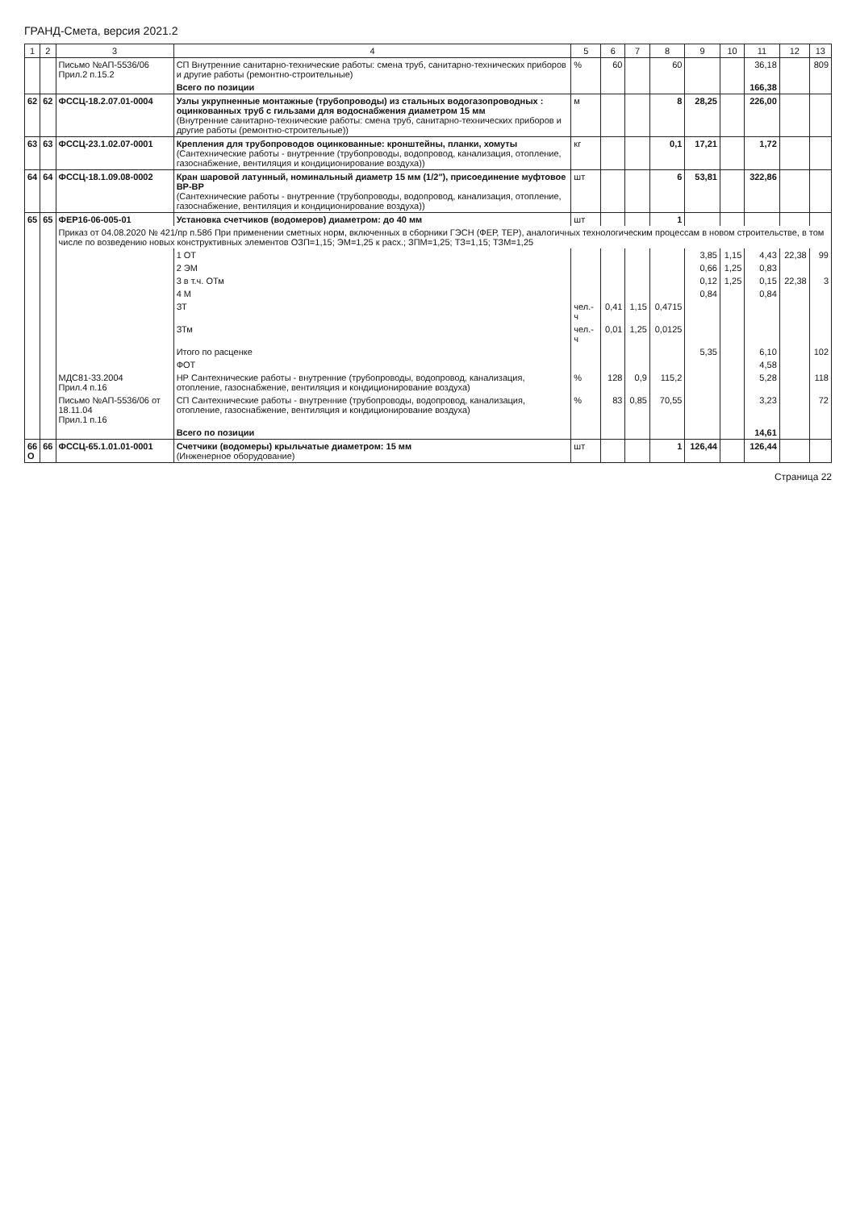ГРАНД-Смета, версия 2021.2
| 1 | 2 | 3 | 4 | 5 | 6 | 7 | 8 | 9 | 10 | 11 | 12 | 13 |
| --- | --- | --- | --- | --- | --- | --- | --- | --- | --- | --- | --- | --- |
| | | Письмо №АП-5536/06 Прил.2 п.15.2 | СП Внутренние санитарно-технические работы: смена труб, санитарно-технических приборов и другие работы (ремонтно-строительные) | % | 60 | | 60 | | | 36,18 | | 809 |
| | | | Всего по позиции | | | | | | | 166,38 | | |
| 62 | 62 | ФССЦ-18.2.07.01-0004 | Узлы укрупненные монтажные (трубопроводы) из стальных водогазопроводных : оцинкованных труб с гильзами для водоснабжения диаметром 15 мм (Внутренние санитарно-технические работы: смена труб, санитарно-технических приборов и другие работы (ремонтно-строительные)) | м | | | 8 | 28,25 | | 226,00 | | |
| 63 | 63 | ФССЦ-23.1.02.07-0001 | Крепления для трубопроводов оцинкованные: кронштейны, планки, хомуты (Сантехнические работы - внутренние (трубопроводы, водопровод, канализация, отопление, газоснабжение, вентиляция и кондиционирование воздуха)) | кг | | | 0,1 | 17,21 | | 1,72 | | |
| 64 | 64 | ФССЦ-18.1.09.08-0002 | Кран шаровой латунный, номинальный диаметр 15 мм (1/2"), присоединение муфтовое ВР-ВР (Сантехнические работы - внутренние (трубопроводы, водопровод, канализация, отопление, газоснабжение, вентиляция и кондиционирование воздуха)) | шт | | | 6 | 53,81 | | 322,86 | | |
| 65 | 65 | ФЕР16-06-005-01 | Установка счетчиков (водомеров) диаметром: до 40 мм | шт | | | 1 | | | | | |
| | | Приказ от 04.08.2020 № 421/пр п.58б При применении сметных норм, включенных в сборники ГЭСН (ФЕР, ТЕР), аналогичных технологическим процессам в новом строительстве, в том числе по возведению новых конструктивных элементов ОЗП=1,15; ЭМ=1,25 к расх.; ЗПМ=1,25; ТЗ=1,15; ТЗМ=1,25 | | | | | | | | | | |
| | | | 1 ОТ | | | | | 3,85 | 1,15 | 4,43 | 22,38 | 99 |
| | | | 2 ЭМ | | | | | 0,66 | 1,25 | 0,83 | | |
| | | | 3 в т.ч. ОТм | | | | | 0,12 | 1,25 | 0,15 | 22,38 | 3 |
| | | | 4 М | | | | | 0,84 | | 0,84 | | |
| | | | ЗТ | чел.-ч | 0,41 | 1,15 | 0,4715 | | | | | |
| | | | ЗТм | чел.-ч | 0,01 | 1,25 | 0,0125 | | | | | |
| | | | Итого по расценке | | | | | 5,35 | | 6,10 | | 102 |
| | | | ФОТ | | | | | | | 4,58 | | |
| | | МДС81-33.2004 Прил.4 п.16 | НР Сантехнические работы - внутренние (трубопроводы, водопровод, канализация, отопление, газоснабжение, вентиляция и кондиционирование воздуха) | % | 128 | 0,9 | 115,2 | | | 5,28 | | 118 |
| | | Письмо №АП-5536/06 от 18.11.04 Прил.1 п.16 | СП Сантехнические работы - внутренние (трубопроводы, водопровод, канализация, отопление, газоснабжение, вентиляция и кондиционирование воздуха) | % | 83 | 0,85 | 70,55 | | | 3,23 | | 72 |
| | | | Всего по позиции | | | | | | | 14,61 | | |
| 66 О | 66 | ФССЦ-65.1.01.01-0001 | Счетчики (водомеры) крыльчатые диаметром: 15 мм (Инженерное оборудование) | шт | | | 1 | 126,44 | | 126,44 | | |
Страница 22